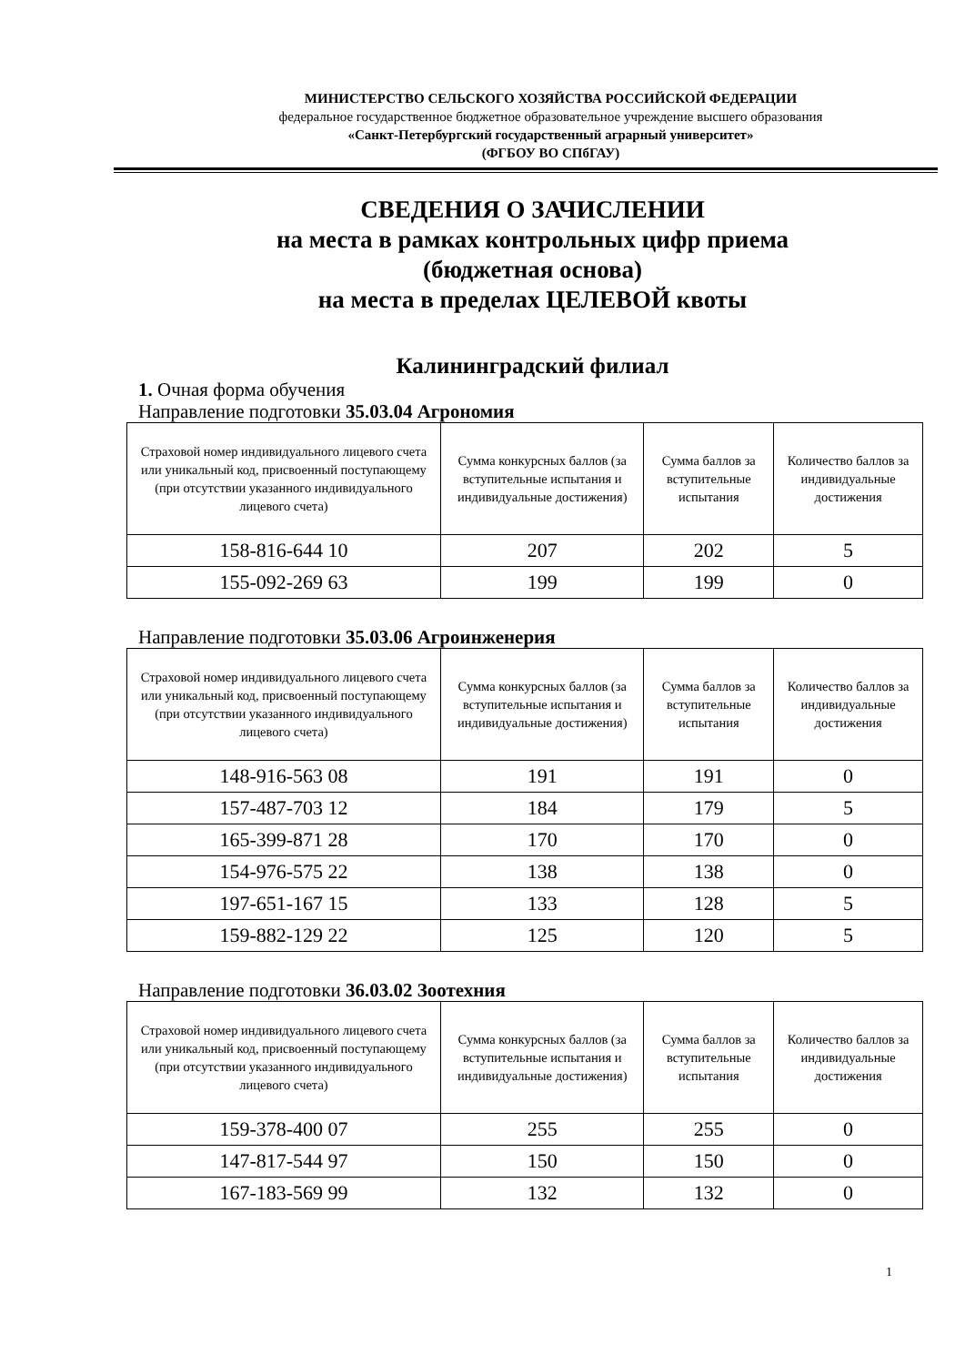МИНИСТЕРСТВО СЕЛЬСКОГО ХОЗЯЙСТВА РОССИЙСКОЙ ФЕДЕРАЦИИ
федеральное государственное бюджетное образовательное учреждение высшего образования
«Санкт-Петербургский государственный аграрный университет»
(ФГБОУ ВО СПбГАУ)
СВЕДЕНИЯ О ЗАЧИСЛЕНИИ
на места в рамках контрольных цифр приема
(бюджетная основа)
на места в пределах ЦЕЛЕВОЙ квоты
Калининградский филиал
1. Очная форма обучения
Направление подготовки 35.03.04 Агрономия
| Страховой номер индивидуального лицевого счета или уникальный код, присвоенный поступающему (при отсутствии указанного индивидуального лицевого счета) | Сумма конкурсных баллов (за вступительные испытания и индивидуальные достижения) | Сумма баллов за вступительные испытания | Количество баллов за индивидуальные достижения |
| --- | --- | --- | --- |
| 158-816-644 10 | 207 | 202 | 5 |
| 155-092-269 63 | 199 | 199 | 0 |
Направление подготовки 35.03.06 Агроинженерия
| Страховой номер индивидуального лицевого счета или уникальный код, присвоенный поступающему (при отсутствии указанного индивидуального лицевого счета) | Сумма конкурсных баллов (за вступительные испытания и индивидуальные достижения) | Сумма баллов за вступительные испытания | Количество баллов за индивидуальные достижения |
| --- | --- | --- | --- |
| 148-916-563 08 | 191 | 191 | 0 |
| 157-487-703 12 | 184 | 179 | 5 |
| 165-399-871 28 | 170 | 170 | 0 |
| 154-976-575 22 | 138 | 138 | 0 |
| 197-651-167 15 | 133 | 128 | 5 |
| 159-882-129 22 | 125 | 120 | 5 |
Направление подготовки 36.03.02 Зоотехния
| Страховой номер индивидуального лицевого счета или уникальный код, присвоенный поступающему (при отсутствии указанного индивидуального лицевого счета) | Сумма конкурсных баллов (за вступительные испытания и индивидуальные достижения) | Сумма баллов за вступительные испытания | Количество баллов за индивидуальные достижения |
| --- | --- | --- | --- |
| 159-378-400 07 | 255 | 255 | 0 |
| 147-817-544 97 | 150 | 150 | 0 |
| 167-183-569 99 | 132 | 132 | 0 |
1